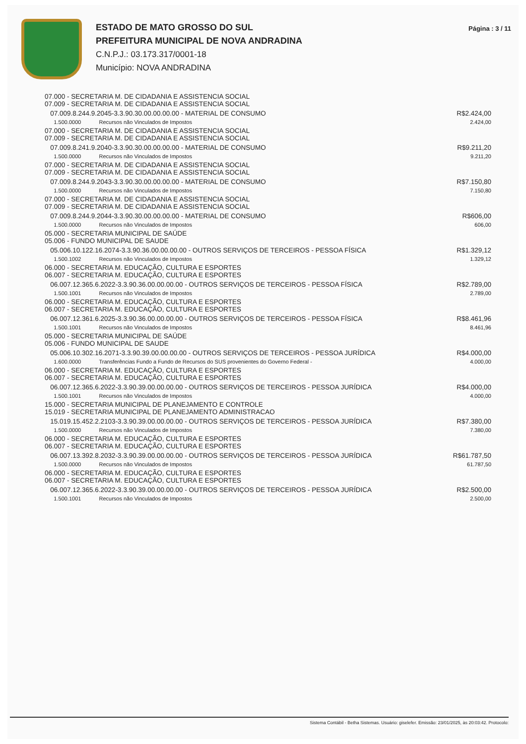ESTADO DE MATO GROSSO DO SUL
PREFEITURA MUNICIPAL DE NOVA ANDRADINA
C.N.P.J.: 03.173.317/0001-18
Município: NOVA ANDRADINA
Página : 3 / 11
| 07.000 - SECRETARIA M. DE CIDADANIA E ASSISTENCIA SOCIAL 07.009 - SECRETARIA M. DE CIDADANIA E ASSISTENCIA SOCIAL | | |
| 07.009.8.244.9.2045-3.3.90.30.00.00.00.00 - MATERIAL DE CONSUMO | | R$2.424,00 |
| 1.500.0000 | Recursos não Vinculados de Impostos | 2.424,00 |
| 07.000 - SECRETARIA M. DE CIDADANIA E ASSISTENCIA SOCIAL 07.009 - SECRETARIA M. DE CIDADANIA E ASSISTENCIA SOCIAL | | |
| 07.009.8.241.9.2040-3.3.90.30.00.00.00.00 - MATERIAL DE CONSUMO | | R$9.211,20 |
| 1.500.0000 | Recursos não Vinculados de Impostos | 9.211,20 |
| 07.000 - SECRETARIA M. DE CIDADANIA E ASSISTENCIA SOCIAL 07.009 - SECRETARIA M. DE CIDADANIA E ASSISTENCIA SOCIAL | | |
| 07.009.8.244.9.2043-3.3.90.30.00.00.00.00 - MATERIAL DE CONSUMO | | R$7.150,80 |
| 1.500.0000 | Recursos não Vinculados de Impostos | 7.150,80 |
| 07.000 - SECRETARIA M. DE CIDADANIA E ASSISTENCIA SOCIAL 07.009 - SECRETARIA M. DE CIDADANIA E ASSISTENCIA SOCIAL | | |
| 07.009.8.244.9.2044-3.3.90.30.00.00.00.00 - MATERIAL DE CONSUMO | | R$606,00 |
| 1.500.0000 | Recursos não Vinculados de Impostos | 606,00 |
| 05.000 - SECRETARIA MUNICIPAL DE SAÚDE 05.006 - FUNDO MUNICIPAL DE SAUDE | | |
| 05.006.10.122.16.2074-3.3.90.36.00.00.00.00 - OUTROS SERVIÇOS DE TERCEIROS - PESSOA FÍSICA | | R$1.329,12 |
| 1.500.1002 | Recursos não Vinculados de Impostos | 1.329,12 |
| 06.000 - SECRETARIA M. EDUCAÇÃO, CULTURA E ESPORTES 06.007 - SECRETARIA M. EDUCAÇÃO, CULTURA E ESPORTES | | |
| 06.007.12.365.6.2022-3.3.90.36.00.00.00.00 - OUTROS SERVIÇOS DE TERCEIROS - PESSOA FÍSICA | | R$2.789,00 |
| 1.500.1001 | Recursos não Vinculados de Impostos | 2.789,00 |
| 06.000 - SECRETARIA M. EDUCAÇÃO, CULTURA E ESPORTES 06.007 - SECRETARIA M. EDUCAÇÃO, CULTURA E ESPORTES | | |
| 06.007.12.361.6.2025-3.3.90.36.00.00.00.00 - OUTROS SERVIÇOS DE TERCEIROS - PESSOA FÍSICA | | R$8.461,96 |
| 1.500.1001 | Recursos não Vinculados de Impostos | 8.461,96 |
| 05.000 - SECRETARIA MUNICIPAL DE SAÚDE 05.006 - FUNDO MUNICIPAL DE SAUDE | | |
| 05.006.10.302.16.2071-3.3.90.39.00.00.00.00 - OUTROS SERVIÇOS DE TERCEIROS - PESSOA JURÍDICA | | R$4.000,00 |
| 1.600.0000 | Transferências Fundo a Fundo de Recursos do SUS provenientes do Governo Federal - | 4.000,00 |
| 06.000 - SECRETARIA M. EDUCAÇÃO, CULTURA E ESPORTES 06.007 - SECRETARIA M. EDUCAÇÃO, CULTURA E ESPORTES | | |
| 06.007.12.365.6.2022-3.3.90.39.00.00.00.00 - OUTROS SERVIÇOS DE TERCEIROS - PESSOA JURÍDICA | | R$4.000,00 |
| 1.500.1001 | Recursos não Vinculados de Impostos | 4.000,00 |
| 15.000 - SECRETARIA MUNICIPAL DE PLANEJAMENTO E CONTROLE 15.019 - SECRETARIA MUNICIPAL DE PLANEJAMENTO ADMINISTRACAO | | |
| 15.019.15.452.2.2103-3.3.90.39.00.00.00.00 - OUTROS SERVIÇOS DE TERCEIROS - PESSOA JURÍDICA | | R$7.380,00 |
| 1.500.0000 | Recursos não Vinculados de Impostos | 7.380,00 |
| 06.000 - SECRETARIA M. EDUCAÇÃO, CULTURA E ESPORTES 06.007 - SECRETARIA M. EDUCAÇÃO, CULTURA E ESPORTES | | |
| 06.007.13.392.8.2032-3.3.90.39.00.00.00.00 - OUTROS SERVIÇOS DE TERCEIROS - PESSOA JURÍDICA | | R$61.787,50 |
| 1.500.0000 | Recursos não Vinculados de Impostos | 61.787,50 |
| 06.000 - SECRETARIA M. EDUCAÇÃO, CULTURA E ESPORTES 06.007 - SECRETARIA M. EDUCAÇÃO, CULTURA E ESPORTES | | |
| 06.007.12.365.6.2022-3.3.90.39.00.00.00.00 - OUTROS SERVIÇOS DE TERCEIROS - PESSOA JURÍDICA | | R$2.500,00 |
| 1.500.1001 | Recursos não Vinculados de Impostos | 2.500,00 |
Sistema Contábil - Betha Sistemas. Usuário: giselefer. Emissão: 23/01/2025, às 20:03:42. Protocolo: